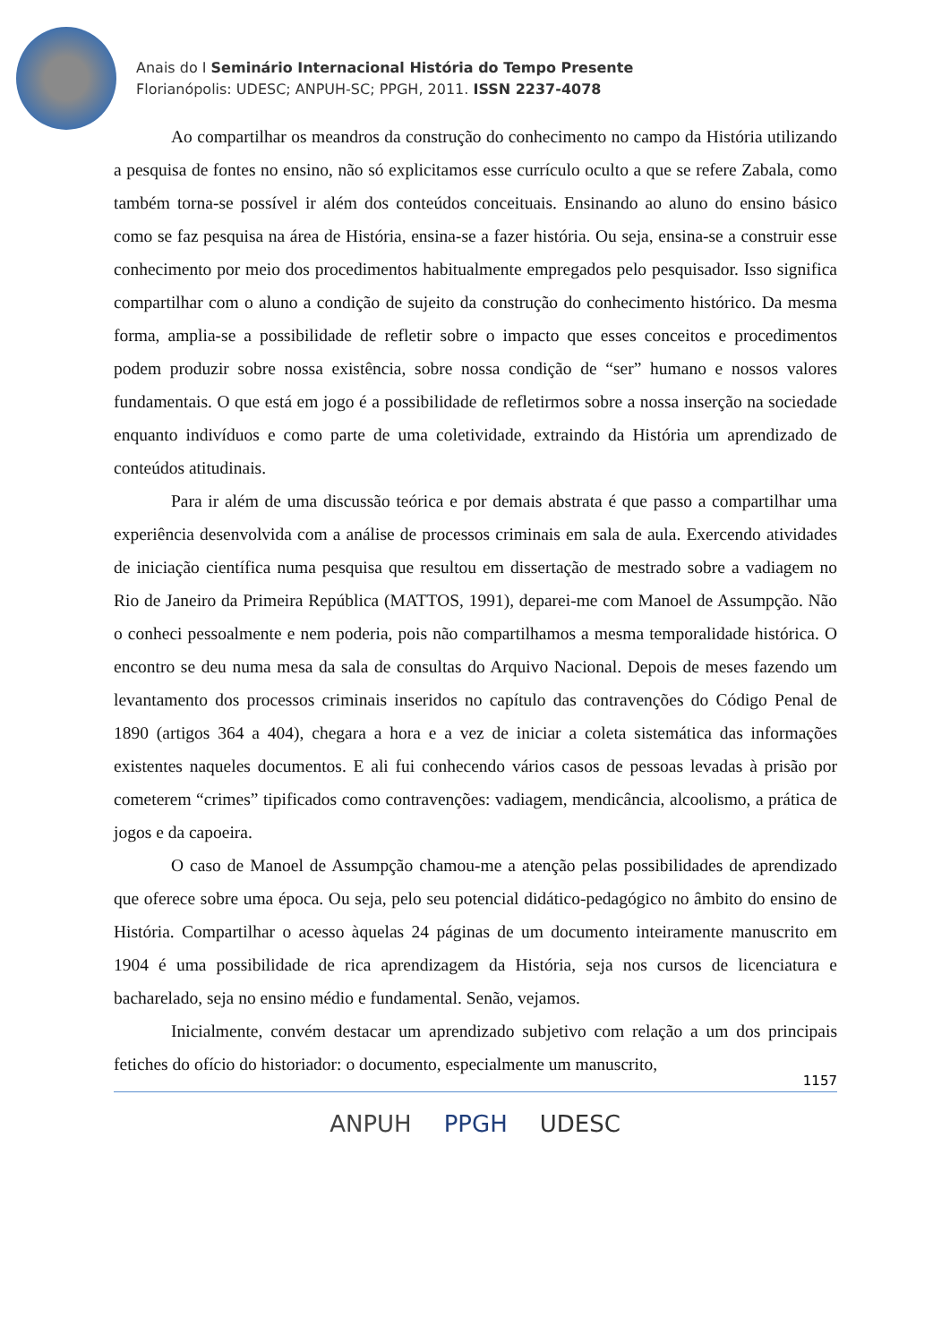Anais do I Seminário Internacional História do Tempo Presente
Florianópolis: UDESC; ANPUH-SC; PPGH, 2011. ISSN 2237-4078
Ao compartilhar os meandros da construção do conhecimento no campo da História utilizando a pesquisa de fontes no ensino, não só explicitamos esse currículo oculto a que se refere Zabala, como também torna-se possível ir além dos conteúdos conceituais. Ensinando ao aluno do ensino básico como se faz pesquisa na área de História, ensina-se a fazer história. Ou seja, ensina-se a construir esse conhecimento por meio dos procedimentos habitualmente empregados pelo pesquisador. Isso significa compartilhar com o aluno a condição de sujeito da construção do conhecimento histórico. Da mesma forma, amplia-se a possibilidade de refletir sobre o impacto que esses conceitos e procedimentos podem produzir sobre nossa existência, sobre nossa condição de “ser” humano e nossos valores fundamentais. O que está em jogo é a possibilidade de refletirmos sobre a nossa inserção na sociedade enquanto indivíduos e como parte de uma coletividade, extraindo da História um aprendizado de conteúdos atitudinais.
Para ir além de uma discussão teórica e por demais abstrata é que passo a compartilhar uma experiência desenvolvida com a análise de processos criminais em sala de aula. Exercendo atividades de iniciação científica numa pesquisa que resultou em dissertação de mestrado sobre a vadiagem no Rio de Janeiro da Primeira República (MATTOS, 1991), deparei-me com Manoel de Assumpção. Não o conheci pessoalmente e nem poderia, pois não compartilhamos a mesma temporalidade histórica. O encontro se deu numa mesa da sala de consultas do Arquivo Nacional. Depois de meses fazendo um levantamento dos processos criminais inseridos no capítulo das contravenções do Código Penal de 1890 (artigos 364 a 404), chegara a hora e a vez de iniciar a coleta sistemática das informações existentes naqueles documentos. E ali fui conhecendo vários casos de pessoas levadas à prisão por cometerem “crimes” tipificados como contravenções: vadiagem, mendicância, alcoolismo, a prática de jogos e da capoeira.
O caso de Manoel de Assumpção chamou-me a atenção pelas possibilidades de aprendizado que oferece sobre uma época. Ou seja, pelo seu potencial didático-pedagógico no âmbito do ensino de História. Compartilhar o acesso àquelas 24 páginas de um documento inteiramente manuscrito em 1904 é uma possibilidade de rica aprendizagem da História, seja nos cursos de licenciatura e bacharelado, seja no ensino médio e fundamental. Senão, vejamos.
Inicialmente, convém destacar um aprendizado subjetivo com relação a um dos principais fetiches do ofício do historiador: o documento, especialmente um manuscrito,
1157
ANPUH PPGH UDESC